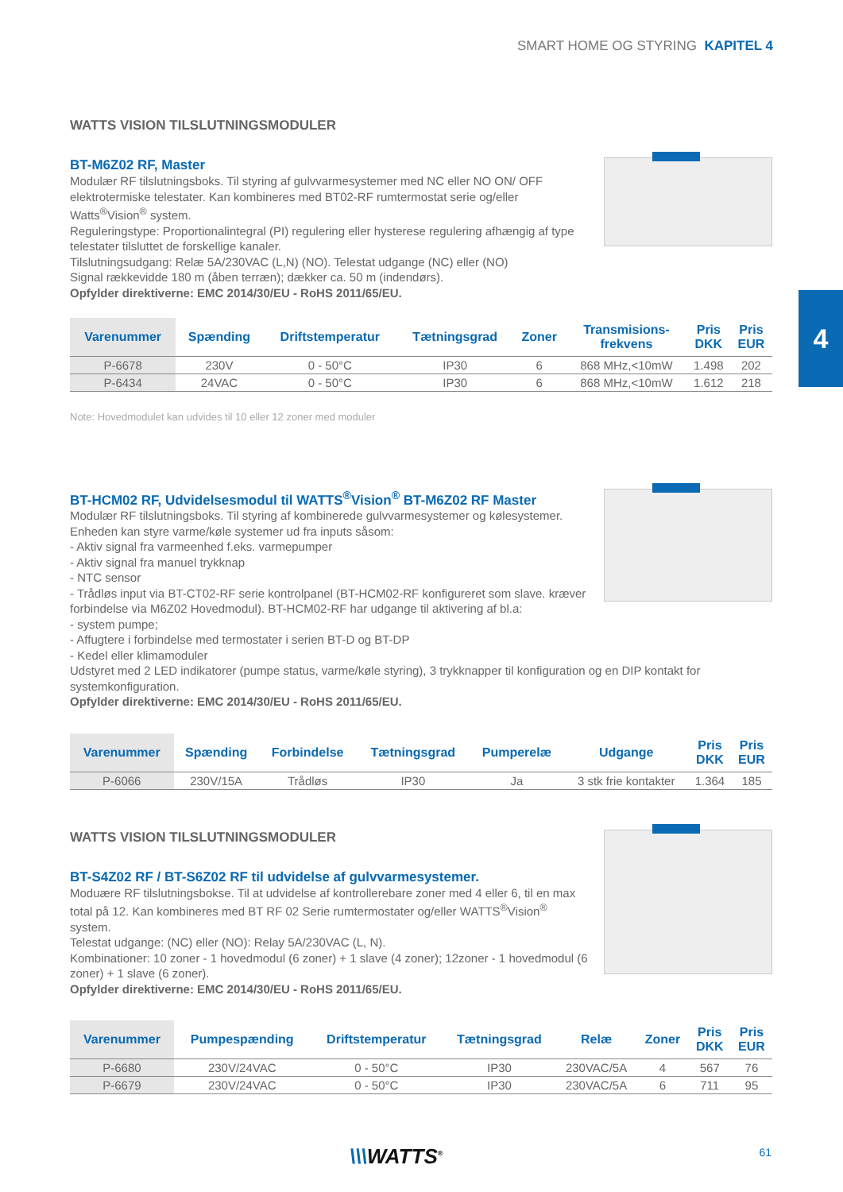SMART HOME OG STYRING KAPITEL 4
4
WATTS VISION TILSLUTNINGSMODULER
BT-M6Z02 RF, Master
Modulær RF tilslutningsboks. Til styring af gulvvarmesystemer med NC eller NO ON/ OFF elektrotermiske telestater. Kan kombineres med BT02-RF rumtermostat serie og/eller Watts<sup>®</sup>Vision<sup>®</sup> system.
Reguleringstype: Proportionalintegral (PI) regulering eller hysterese regulering afhængig af type telestater tilsluttet de forskellige kanaler.
Tilslutningsudgang: Relæ 5A/230VAC (L,N) (NO). Telestat udgange (NC) eller (NO)
Signal rækkevidde 180 m (åben terræn); dækker ca. 50 m (indendørs).
Opfylder direktiverne: EMC 2014/30/EU - RoHS 2011/65/EU.
| Varenummer | Spænding | Driftstemperatur | Tætningsgrad | Zoner | Transmisions- frekvens | Pris DKK | Pris EUR |
| --- | --- | --- | --- | --- | --- | --- | --- |
| P-6678 | 230V | 0 - 50°C | IP30 | 6 | 868 MHz,<10mW | 1.498 | 202 |
| P-6434 | 24VAC | 0 - 50°C | IP30 | 6 | 868 MHz,<10mW | 1.612 | 218 |
Note: Hovedmodulet kan udvides til 10 eller 12 zoner med moduler
BT-HCM02 RF, Udvidelsesmodul til WATTS<sup>®</sup>Vision<sup>®</sup> BT-M6Z02 RF Master
Modulær RF tilslutningsboks. Til styring af kombinerede gulvvarmesystemer og kølesystemer. Enheden kan styre varme/køle systemer ud fra inputs såsom:
- Aktiv signal fra varmeenhed f.eks. varmepumper
- Aktiv signal fra manuel trykknap
- NTC sensor
- Trådløs input via BT-CT02-RF serie kontrolpanel (BT-HCM02-RF konfigureret som slave. kræver forbindelse via M6Z02 Hovedmodul). BT-HCM02-RF har udgange til aktivering af bl.a:
- system pumpe;
- Affugtere i forbindelse med termostater i serien BT-D og BT-DP
- Kedel eller klimamoduler
Udstyret med 2 LED indikatorer (pumpe status, varme/køle styring), 3 trykknapper til konfiguration og en DIP kontakt for systemkonfiguration.
Opfylder direktiverne: EMC 2014/30/EU - RoHS 2011/65/EU.
| Varenummer | Spænding | Forbindelse | Tætningsgrad | Pumperelæ | Udgange | Pris DKK | Pris EUR |
| --- | --- | --- | --- | --- | --- | --- | --- |
| P-6066 | 230V/15A | Trådløs | IP30 | Ja | 3 stk frie kontakter | 1.364 | 185 |
WATTS VISION TILSLUTNINGSMODULER
BT-S4Z02 RF / BT-S6Z02 RF til udvidelse af gulvvarmesystemer.
Moduære RF tilslutningsbokse. Til at udvidelse af kontrollerebare zoner med 4 eller 6, til en max total på 12. Kan kombineres med BT RF 02 Serie rumtermostater og/eller WATTS<sup>®</sup>Vision<sup>®</sup> system.
Telestat udgange: (NC) eller (NO): Relay 5A/230VAC (L, N).
Kombinationer: 10 zoner - 1 hovedmodul (6 zoner) + 1 slave (4 zoner); 12zoner - 1 hovedmodul (6 zoner) + 1 slave (6 zoner).
Opfylder direktiverne: EMC 2014/30/EU - RoHS 2011/65/EU.
| Varenummer | Pumpespænding | Driftstemperatur | Tætningsgrad | Relæ | Zoner | Pris DKK | Pris EUR |
| --- | --- | --- | --- | --- | --- | --- | --- |
| P-6680 | 230V/24VAC | 0 - 50°C | IP30 | 230VAC/5A | 4 | 567 | 76 |
| P-6679 | 230V/24VAC | 0 - 50°C | IP30 | 230VAC/5A | 6 | 711 | 95 |
\\\WATTS<sup>®</sup> 61